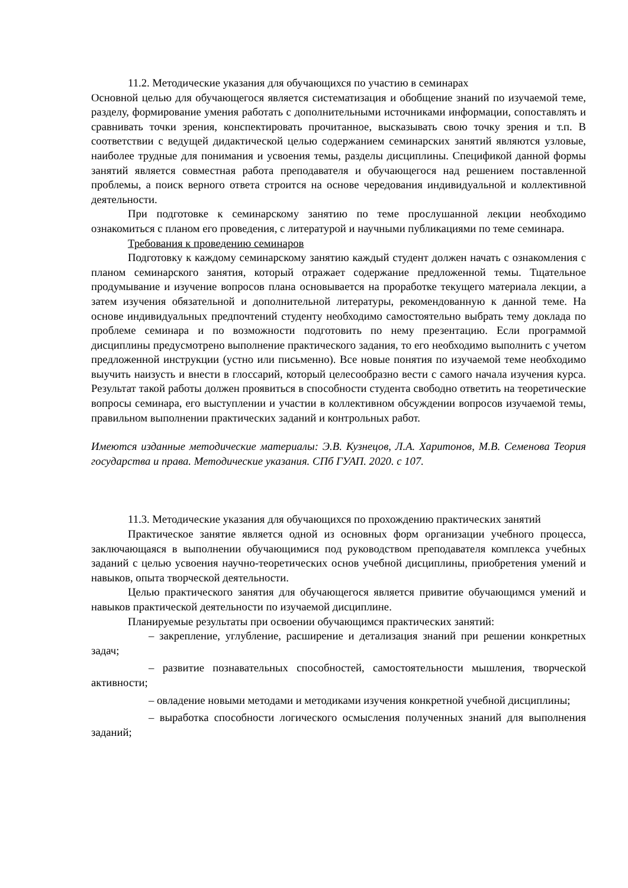11.2. Методические указания для обучающихся по участию в семинарах
Основной целью для обучающегося является систематизация и обобщение знаний по изучаемой теме, разделу, формирование умения работать с дополнительными источниками информации, сопоставлять и сравнивать точки зрения, конспектировать прочитанное, высказывать свою точку зрения и т.п. В соответствии с ведущей дидактической целью содержанием семинарских занятий являются узловые, наиболее трудные для понимания и усвоения темы, разделы дисциплины. Спецификой данной формы занятий является совместная работа преподавателя и обучающегося над решением поставленной проблемы, а поиск верного ответа строится на основе чередования индивидуальной и коллективной деятельности.
При подготовке к семинарскому занятию по теме прослушанной лекции необходимо ознакомиться с планом его проведения, с литературой и научными публикациями по теме семинара.
Требования к проведению семинаров
Подготовку к каждому семинарскому занятию каждый студент должен начать с ознакомления с планом семинарского занятия, который отражает содержание предложенной темы. Тщательное продумывание и изучение вопросов плана основывается на проработке текущего материала лекции, а затем изучения обязательной и дополнительной литературы, рекомендованную к данной теме. На основе индивидуальных предпочтений студенту необходимо самостоятельно выбрать тему доклада по проблеме семинара и по возможности подготовить по нему презентацию. Если программой дисциплины предусмотрено выполнение практического задания, то его необходимо выполнить с учетом предложенной инструкции (устно или письменно). Все новые понятия по изучаемой теме необходимо выучить наизусть и внести в глоссарий, который целесообразно вести с самого начала изучения курса. Результат такой работы должен проявиться в способности студента свободно ответить на теоретические вопросы семинара, его выступлении и участии в коллективном обсуждении вопросов изучаемой темы, правильном выполнении практических заданий и контрольных работ.
Имеются изданные методические материалы: Э.В. Кузнецов, Л.А. Харитонов, М.В. Семенова Теория государства и права. Методические указания. СПб ГУАП. 2020. с 107.
11.3. Методические указания для обучающихся по прохождению практических занятий
Практическое занятие является одной из основных форм организации учебного процесса, заключающаяся в выполнении обучающимися под руководством преподавателя комплекса учебных заданий с целью усвоения научно-теоретических основ учебной дисциплины, приобретения умений и навыков, опыта творческой деятельности.
Целью практического занятия для обучающегося является привитие обучающимся умений и навыков практической деятельности по изучаемой дисциплине.
Планируемые результаты при освоении обучающимся практических занятий:
– закрепление, углубление, расширение и детализация знаний при решении конкретных задач;
– развитие познавательных способностей, самостоятельности мышления, творческой активности;
– овладение новыми методами и методиками изучения конкретной учебной дисциплины;
– выработка способности логического осмысления полученных знаний для выполнения заданий;